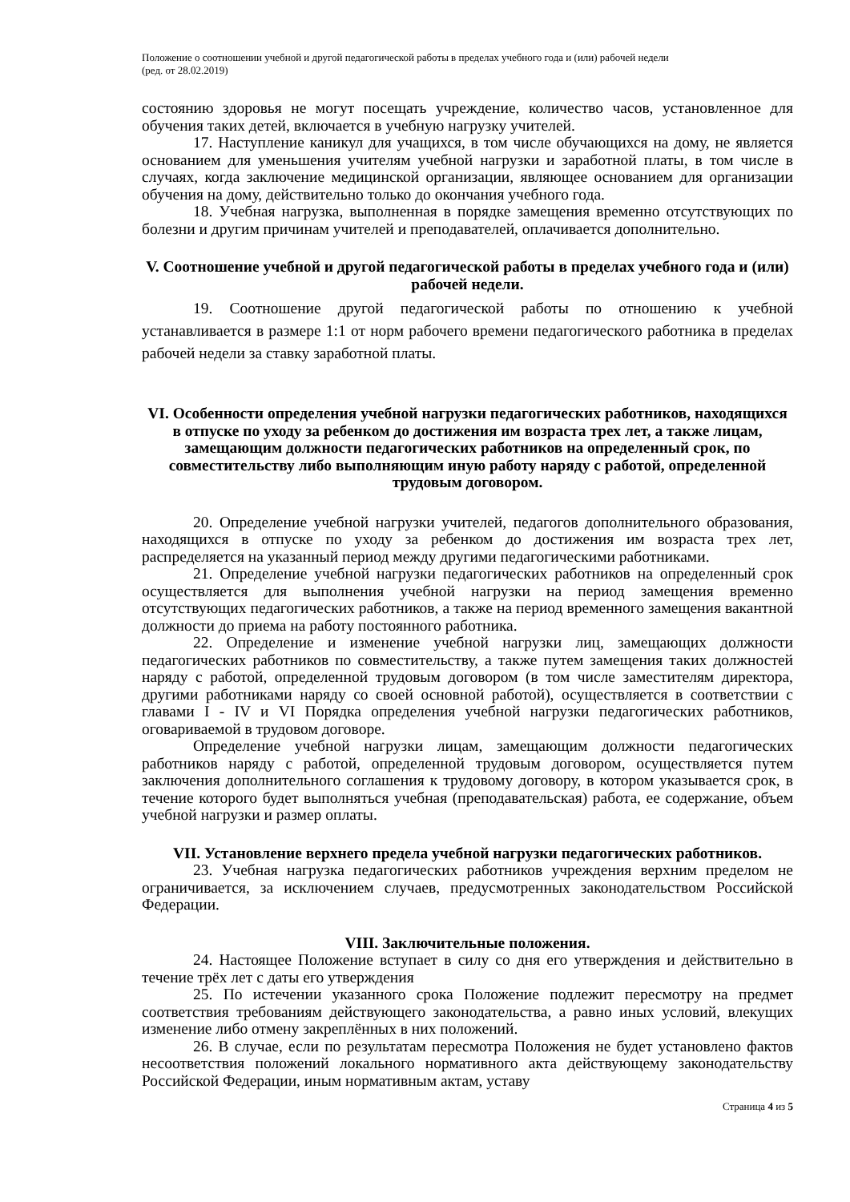Положение о соотношении учебной и другой педагогической работы в пределах учебного года и (или) рабочей недели
(ред. от 28.02.2019)
состоянию здоровья не могут посещать учреждение, количество часов, установленное для обучения таких детей, включается в учебную нагрузку учителей.
17. Наступление каникул для учащихся, в том числе обучающихся на дому, не является основанием для уменьшения учителям учебной нагрузки и заработной платы, в том числе в случаях, когда заключение медицинской организации, являющее основанием для организации обучения на дому, действительно только до окончания учебного года.
18. Учебная нагрузка, выполненная в порядке замещения временно отсутствующих по болезни и другим причинам учителей и преподавателей, оплачивается дополнительно.
V. Соотношение учебной и другой педагогической работы в пределах учебного года и (или) рабочей недели.
19. Соотношение другой педагогической работы по отношению к учебной устанавливается в размере 1:1 от норм рабочего времени педагогического работника в пределах рабочей недели за ставку заработной платы.
VI. Особенности определения учебной нагрузки педагогических работников, находящихся в отпуске по уходу за ребенком до достижения им возраста трех лет, а также лицам, замещающим должности педагогических работников на определенный срок, по совместительству либо выполняющим иную работу наряду с работой, определенной трудовым договором.
20. Определение учебной нагрузки учителей, педагогов дополнительного образования, находящихся в отпуске по уходу за ребенком до достижения им возраста трех лет, распределяется на указанный период между другими педагогическими работниками.
21. Определение учебной нагрузки педагогических работников на определенный срок осуществляется для выполнения учебной нагрузки на период замещения временно отсутствующих педагогических работников, а также на период временного замещения вакантной должности до приема на работу постоянного работника.
22. Определение и изменение учебной нагрузки лиц, замещающих должности педагогических работников по совместительству, а также путем замещения таких должностей наряду с работой, определенной трудовым договором (в том числе заместителям директора, другими работниками наряду со своей основной работой), осуществляется в соответствии с главами I - IV и VI Порядка определения учебной нагрузки педагогических работников, оговариваемой в трудовом договоре.
Определение учебной нагрузки лицам, замещающим должности педагогических работников наряду с работой, определенной трудовым договором, осуществляется путем заключения дополнительного соглашения к трудовому договору, в котором указывается срок, в течение которого будет выполняться учебная (преподавательская) работа, ее содержание, объем учебной нагрузки и размер оплаты.
VII. Установление верхнего предела учебной нагрузки педагогических работников.
23. Учебная нагрузка педагогических работников учреждения верхним пределом не ограничивается, за исключением случаев, предусмотренных законодательством Российской Федерации.
VIII. Заключительные положения.
24. Настоящее Положение вступает в силу со дня его утверждения и действительно в течение трёх лет с даты его утверждения
25. По истечении указанного срока Положение подлежит пересмотру на предмет соответствия требованиям действующего законодательства, а равно иных условий, влекущих изменение либо отмену закреплённых в них положений.
26. В случае, если по результатам пересмотра Положения не будет установлено фактов несоответствия положений локального нормативного акта действующему законодательству Российской Федерации, иным нормативным актам, уставу
Страница 4 из 5